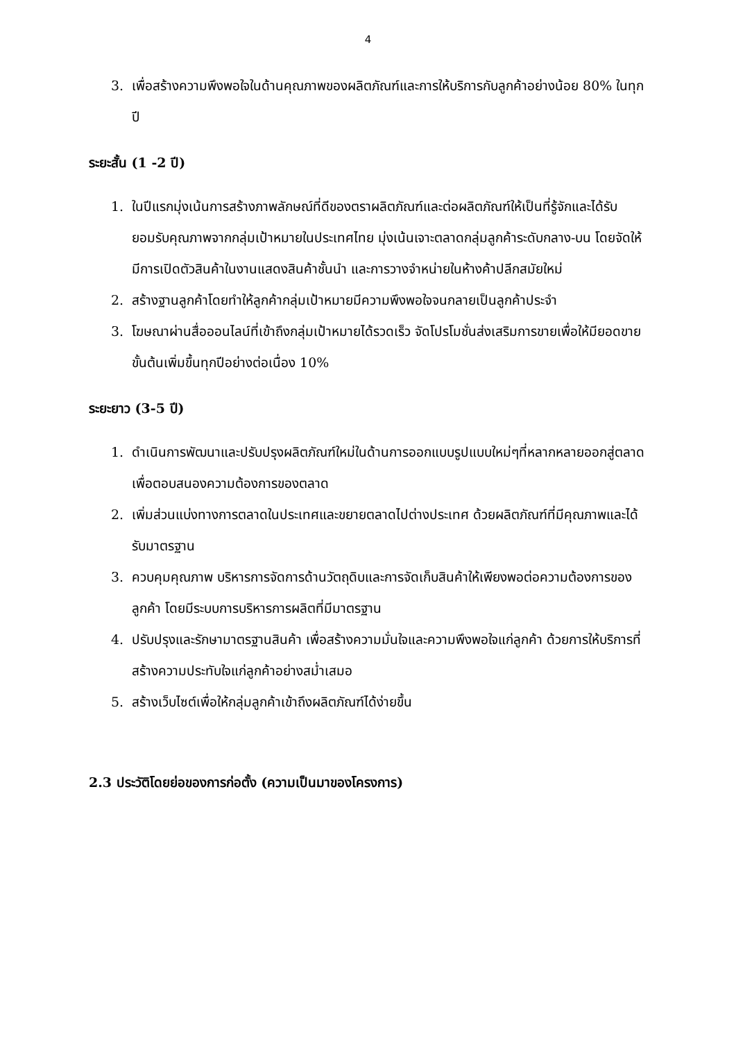4
3. เพื่อสร้างความพึงพอใจในด้านคุณภาพของผลิตภัณฑ์และการให้บริการกับลูกค้าอย่างน้อย 80% ในทุกปี
ระยะสั้น (1 -2 ปี)
1. ในปีแรกมุ่งเน้นการสร้างภาพลักษณ์ที่ดีของตราผลิตภัณฑ์และต่อผลิตภัณฑ์ให้เป็นที่รู้จักและได้รับยอมรับคุณภาพจากกลุ่มเป้าหมายในประเทศไทย มุ่งเน้นเจาะตลาดกลุ่มลูกค้าระดับกลาง-บน โดยจัดให้มีการเปิดตัวสินค้าในงานแสดงสินค้าชั้นนำ และการวางจำหน่ายในห้างค้าปลีกสมัยใหม่
2. สร้างฐานลูกค้าโดยทำให้ลูกค้ากลุ่มเป้าหมายมีความพึงพอใจจนกลายเป็นลูกค้าประจำ
3. โฆษณาผ่านสื่อออนไลน์ที่เข้าถึงกลุ่มเป้าหมายได้รวดเร็ว จัดโปรโมชั่นส่งเสริมการขายเพื่อให้มียอดขายขั้นต้นเพิ่มขึ้นทุกปีอย่างต่อเนื่อง 10%
ระยะยาว (3-5 ปี)
1. ดำเนินการพัฒนาและปรับปรุงผลิตภัณฑ์ใหม่ในด้านการออกแบบรูปแบบใหม่ๆที่หลากหลายออกสู่ตลาด เพื่อตอบสนองความต้องการของตลาด
2. เพิ่มส่วนแบ่งทางการตลาดในประเทศและขยายตลาดไปต่างประเทศ ด้วยผลิตภัณฑ์ที่มีคุณภาพและได้รับมาตรฐาน
3. ควบคุมคุณภาพ บริหารการจัดการด้านวัตถุดิบและการจัดเก็บสินค้าให้เพียงพอต่อความต้องการของลูกค้า โดยมีระบบการบริหารการผลิตที่มีมาตรฐาน
4. ปรับปรุงและรักษามาตรฐานสินค้า เพื่อสร้างความมั่นใจและความพึงพอใจแก่ลูกค้า ด้วยการให้บริการที่สร้างความประทับใจแก่ลูกค้าอย่างสม่ำเสมอ
5. สร้างเว็บไซต์เพื่อให้กลุ่มลูกค้าเข้าถึงผลิตภัณฑ์ได้ง่ายขึ้น
2.3 ประวัติโดยย่อของการก่อตั้ง (ความเป็นมาของโครงการ)